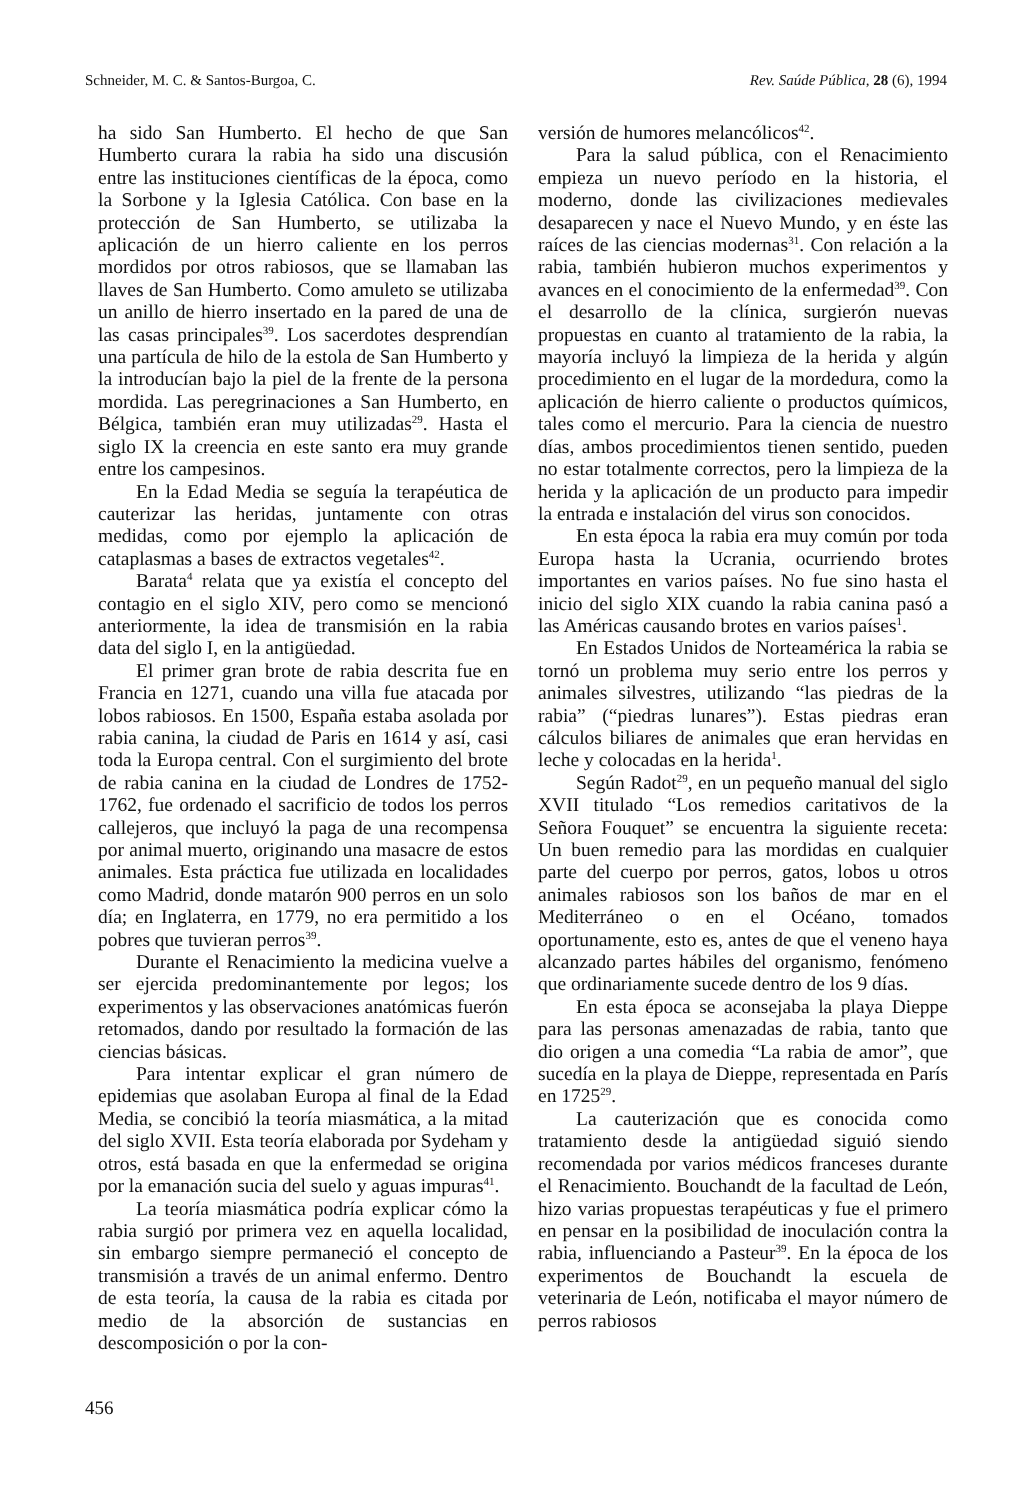Schneider, M. C. & Santos-Burgoa, C. Rev. Saúde Pública, 28 (6), 1994
ha sido San Humberto. El hecho de que San Humberto curara la rabia ha sido una discusión entre las instituciones científicas de la época, como la Sorbone y la Iglesia Católica. Con base en la protección de San Humberto, se utilizaba la aplicación de un hierro caliente en los perros mordidos por otros rabiosos, que se llamaban las llaves de San Humberto. Como amuleto se utilizaba un anillo de hierro insertado en la pared de una de las casas principales<sup>39</sup>. Los sacerdotes desprendían una partícula de hilo de la estola de San Humberto y la introducían bajo la piel de la frente de la persona mordida. Las peregrinaciones a San Humberto, en Bélgica, también eran muy utilizadas<sup>29</sup>. Hasta el siglo IX la creencia en este santo era muy grande entre los campesinos.
En la Edad Media se seguía la terapéutica de cauterizar las heridas, juntamente con otras medidas, como por ejemplo la aplicación de cataplasmas a bases de extractos vegetales<sup>42</sup>.
Barata<sup>4</sup> relata que ya existía el concepto del contagio en el siglo XIV, pero como se mencionó anteriormente, la idea de transmisión en la rabia data del siglo I, en la antigüedad.
El primer gran brote de rabia descrita fue en Francia en 1271, cuando una villa fue atacada por lobos rabiosos. En 1500, España estaba asolada por rabia canina, la ciudad de Paris en 1614 y así, casi toda la Europa central. Con el surgimiento del brote de rabia canina en la ciudad de Londres de 1752-1762, fue ordenado el sacrificio de todos los perros callejeros, que incluyó la paga de una recompensa por animal muerto, originando una masacre de estos animales. Esta práctica fue utilizada en localidades como Madrid, donde matarón 900 perros en un solo día; en Inglaterra, en 1779, no era permitido a los pobres que tuvieran perros<sup>39</sup>.
Durante el Renacimiento la medicina vuelve a ser ejercida predominantemente por legos; los experimentos y las observaciones anatómicas fuerón retomados, dando por resultado la formación de las ciencias básicas.
Para intentar explicar el gran número de epidemias que asolaban Europa al final de la Edad Media, se concibió la teoría miasmática, a la mitad del siglo XVII. Esta teoría elaborada por Sydeham y otros, está basada en que la enfermedad se origina por la emanación sucia del suelo y aguas impuras<sup>41</sup>.
La teoría miasmática podría explicar cómo la rabia surgió por primera vez en aquella localidad, sin embargo siempre permaneció el concepto de transmisión a través de un animal enfermo. Dentro de esta teoría, la causa de la rabia es citada por medio de la absorción de sustancias en descomposición o por la con-
versión de humores melancólicos<sup>42</sup>.
Para la salud pública, con el Renacimiento empieza un nuevo período en la historia, el moderno, donde las civilizaciones medievales desaparecen y nace el Nuevo Mundo, y en éste las raíces de las ciencias modernas<sup>31</sup>. Con relación a la rabia, también hubieron muchos experimentos y avances en el conocimiento de la enfermedad<sup>39</sup>. Con el desarrollo de la clínica, surgierón nuevas propuestas en cuanto al tratamiento de la rabia, la mayoría incluyó la limpieza de la herida y algún procedimiento en el lugar de la mordedura, como la aplicación de hierro caliente o productos químicos, tales como el mercurio. Para la ciencia de nuestro días, ambos procedimientos tienen sentido, pueden no estar totalmente correctos, pero la limpieza de la herida y la aplicación de un producto para impedir la entrada e instalación del virus son conocidos.
En esta época la rabia era muy común por toda Europa hasta la Ucrania, ocurriendo brotes importantes en varios países. No fue sino hasta el inicio del siglo XIX cuando la rabia canina pasó a las Américas causando brotes en varios países<sup>1</sup>.
En Estados Unidos de Norteamérica la rabia se tornó un problema muy serio entre los perros y animales silvestres, utilizando “las piedras de la rabia” (“piedras lunares”). Estas piedras eran cálculos biliares de animales que eran hervidas en leche y colocadas en la herida<sup>1</sup>.
Según Radot<sup>29</sup>, en un pequeño manual del siglo XVII titulado “Los remedios caritativos de la Señora Fouquet” se encuentra la siguiente receta: Un buen remedio para las mordidas en cualquier parte del cuerpo por perros, gatos, lobos u otros animales rabiosos son los baños de mar en el Mediterráneo o en el Océano, tomados oportunamente, esto es, antes de que el veneno haya alcanzado partes hábiles del organismo, fenómeno que ordinariamente sucede dentro de los 9 días.
En esta época se aconsejaba la playa Dieppe para las personas amenazadas de rabia, tanto que dio origen a una comedia “La rabia de amor”, que sucedía en la playa de Dieppe, representada en París en 1725<sup>29</sup>.
La cauterización que es conocida como tratamiento desde la antigüedad siguió siendo recomendada por varios médicos franceses durante el Renacimiento. Bouchandt de la facultad de León, hizo varias propuestas terapéuticas y fue el primero en pensar en la posibilidad de inoculación contra la rabia, influenciando a Pasteur<sup>39</sup>. En la época de los experimentos de Bouchandt la escuela de veterinaria de León, notificaba el mayor número de perros rabiosos
456